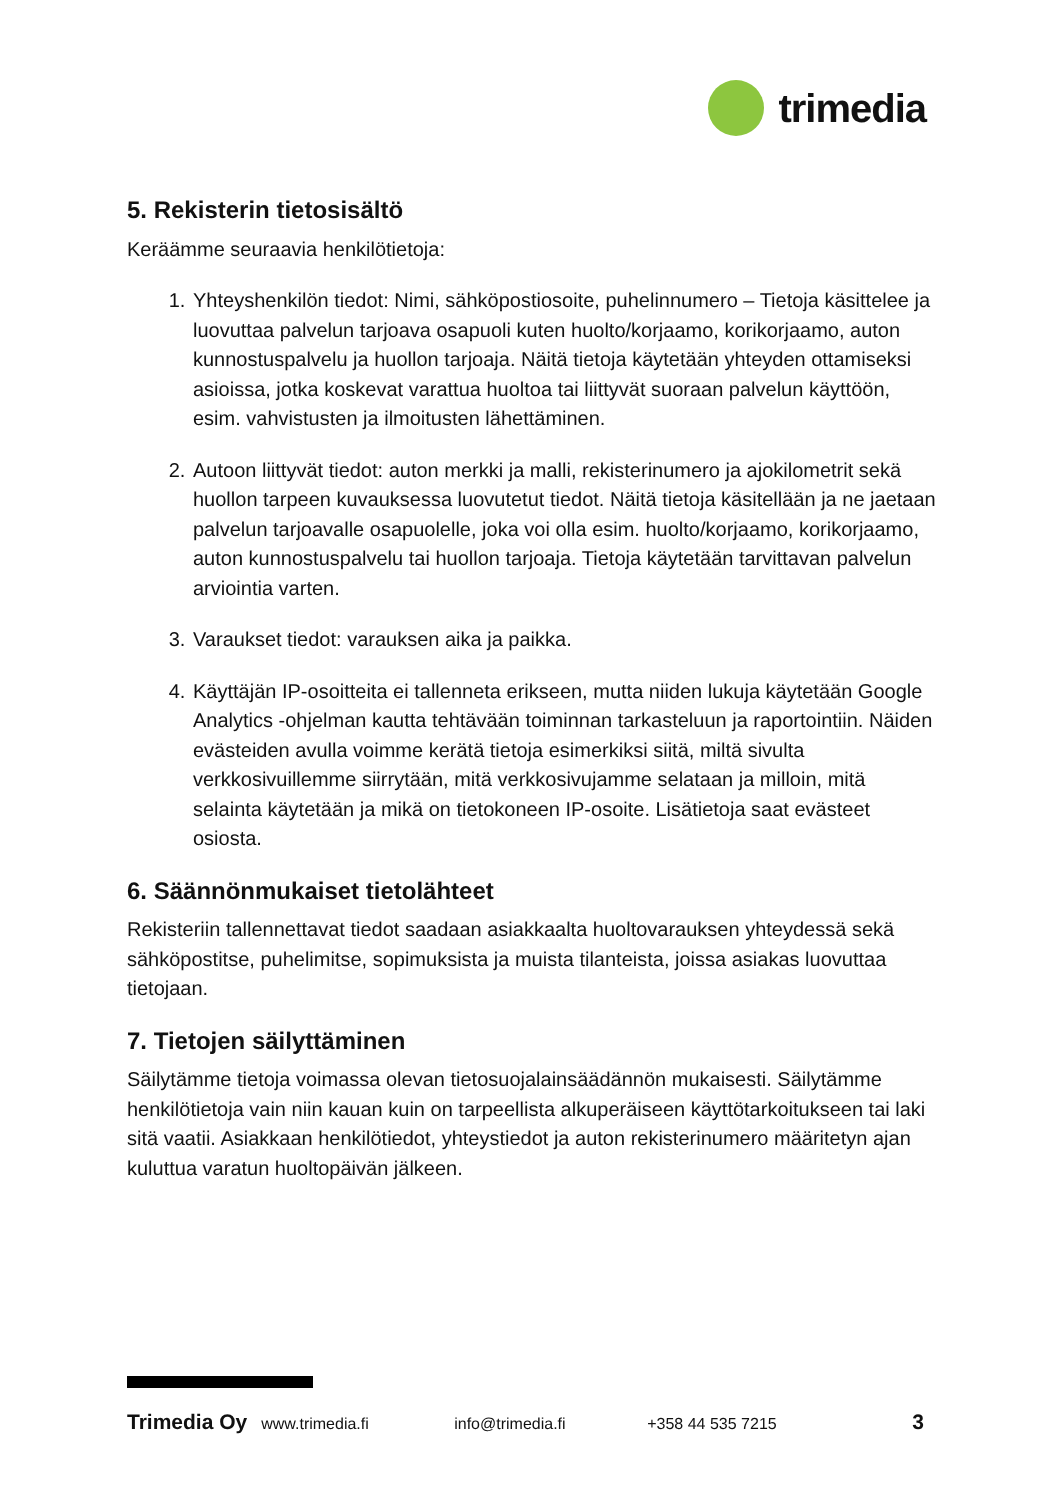trimedia
5. Rekisterin tietosisältö
Keräämme seuraavia henkilötietoja:
1. Yhteyshenkilön tiedot: Nimi, sähköpostiosoite, puhelinnumero – Tietoja käsittelee ja luovuttaa palvelun tarjoava osapuoli kuten huolto/korjaamo, korikorjaamo, auton kunnostuspalvelu ja huollon tarjoaja. Näitä tietoja käytetään yhteyden ottamiseksi asioissa, jotka koskevat varattua huoltoa tai liittyvät suoraan palvelun käyttöön, esim. vahvistusten ja ilmoitusten lähettäminen.
2. Autoon liittyvät tiedot: auton merkki ja malli, rekisterinumero ja ajokilometrit sekä huollon tarpeen kuvauksessa luovutetut tiedot. Näitä tietoja käsitellään ja ne jaetaan palvelun tarjoavalle osapuolelle, joka voi olla esim. huolto/korjaamo, korikorjaamo, auton kunnostuspalvelu tai huollon tarjoaja. Tietoja käytetään tarvittavan palvelun arviointia varten.
3. Varaukset tiedot: varauksen aika ja paikka.
4. Käyttäjän IP-osoitteita ei tallenneta erikseen, mutta niiden lukuja käytetään Google Analytics -ohjelman kautta tehtävään toiminnan tarkasteluun ja raportointiin. Näiden evästeiden avulla voimme kerätä tietoja esimerkiksi siitä, miltä sivulta verkkosivuillemme siirrytään, mitä verkkosivujamme selataan ja milloin, mitä selainta käytetään ja mikä on tietokoneen IP-osoite. Lisätietoja saat evästeet osiosta.
6. Säännönmukaiset tietolähteet
Rekisteriin tallennettavat tiedot saadaan asiakkaalta huoltovarauksen yhteydessä sekä sähköpostitse, puhelimitse, sopimuksista ja muista tilanteista, joissa asiakas luovuttaa tietojaan.
7. Tietojen säilyttäminen
Säilytämme tietoja voimassa olevan tietosuojalainsäädännön mukaisesti. Säilytämme henkilötietoja vain niin kauan kuin on tarpeellista alkuperäiseen käyttötarkoitukseen tai laki sitä vaatii. Asiakkaan henkilötiedot, yhteystiedot ja auton rekisterinumero määritetyn ajan kuluttua varatun huoltopäivän jälkeen.
Trimedia Oy www.trimedia.fi info@trimedia.fi +358 44 535 7215 3